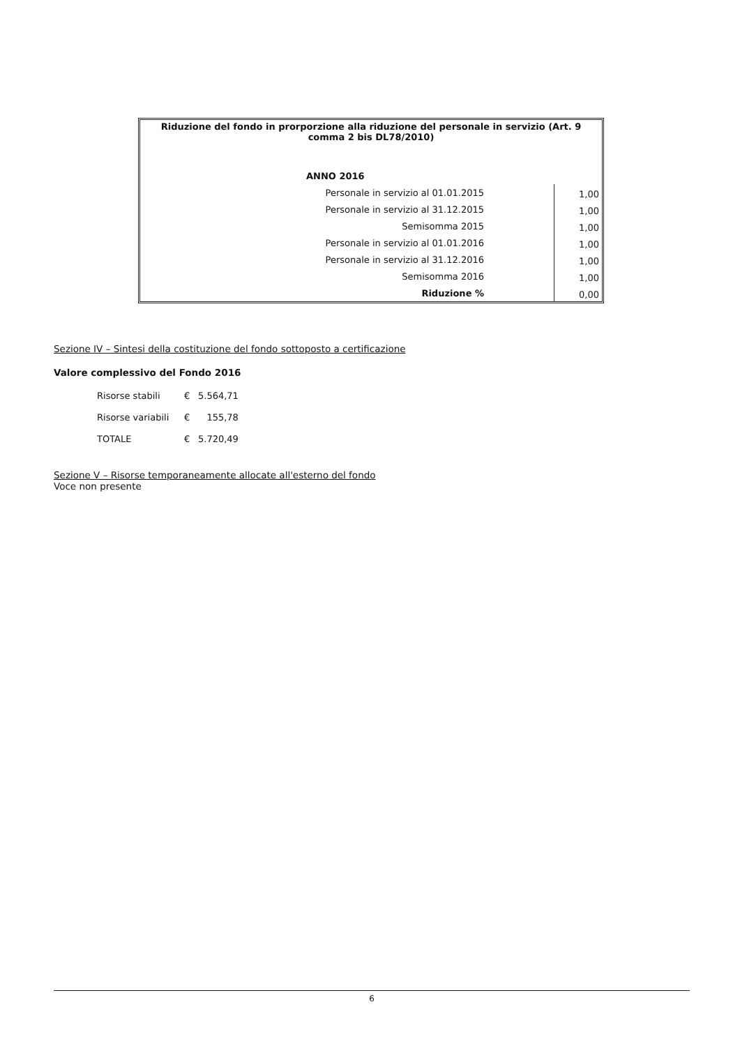| Riduzione del fondo in prorporzione alla riduzione del personale in servizio (Art. 9 comma 2 bis DL78/2010) | |
| ANNO 2016 | |
| Personale in servizio al 01.01.2015 | 1,00 |
| Personale in servizio al 31.12.2015 | 1,00 |
| Semisomma 2015 | 1,00 |
| Personale in servizio al 01.01.2016 | 1,00 |
| Personale in servizio al 31.12.2016 | 1,00 |
| Semisomma 2016 | 1,00 |
| Riduzione % | 0,00 |
Sezione IV – Sintesi della costituzione del fondo sottoposto a certificazione
Valore complessivo del Fondo 2016
| Risorse stabili | € | 5.564,71 |
| Risorse variabili | € | 155,78 |
| TOTALE | € | 5.720,49 |
Sezione V – Risorse temporaneamente allocate all'esterno del fondo
Voce non presente
6